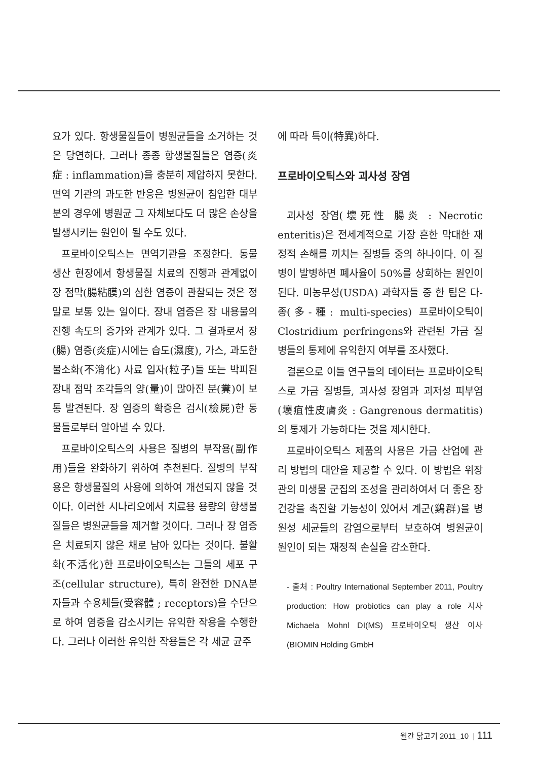요가 있다. 항생물질들이 병원균들을 소거하는 것은 당연하다. 그러나 종종 항생물질들은 염증(炎症 : inflammation)을 충분히 제압하지 못한다. 면역 기관의 과도한 반응은 병원균이 침입한 대부분의 경우에 병원균 그 자체보다도 더 많은 손상을 발생시키는 원인이 될 수도 있다.
프로바이오틱스는 면역기관을 조정한다. 동물 생산 현장에서 항생물질 치료의 진행과 관계없이 장 점막(腸粘膜)의 심한 염증이 관찰되는 것은 정말로 보통 있는 일이다. 장내 염증은 장 내용물의 진행 속도의 증가와 관계가 있다. 그 결과로서 장(腸) 염증(炎症)시에는 습도(濕度), 가스, 과도한 불소화(不消化) 사료 입자(粒子)들 또는 박피된 장내 점막 조각들의 양(量)이 많아진 분(糞)이 보통 발견된다. 장 염증의 확증은 검시(檢屍)한 동물들로부터 알아낼 수 있다.
프로바이오틱스의 사용은 질병의 부작용(副作用)들을 완화하기 위하여 추천된다. 질병의 부작용은 항생물질의 사용에 의하여 개선되지 않을 것이다. 이러한 시나리오에서 치료용 용량의 항생물질들은 병원균들을 제거할 것이다. 그러나 장 염증은 치료되지 않은 채로 남아 있다는 것이다. 불활화(不活化)한 프로바이오틱스는 그들의 세포 구조(cellular structure), 특히 완전한 DNA분자들과 수용체들(受容體 ; receptors)을 수단으로 하여 염증을 감소시키는 유익한 작용을 수행한다. 그러나 이러한 유익한 작용들은 각 세균 균주
에 따라 특이(特異)하다.
프로바이오틱스와 괴사성 장염
괴사성 장염(壞死性 腸炎 : Necrotic enteritis)은 전세계적으로 가장 흔한 막대한 재정적 손해를 끼치는 질병들 중의 하나이다. 이 질병이 발병하면 폐사율이 50%를 상회하는 원인이 된다. 미농무성(USDA) 과학자들 중 한 팀은 다-종(多-種: multi-species) 프로바이오틱이 Clostridium perfringens와 관련된 가금 질병들의 통제에 유익한지 여부를 조사했다.
결론으로 이들 연구들의 데이터는 프로바이오틱스로 가금 질병들, 괴사성 장염과 괴저성 피부염(壞疽性皮膚炎 : Gangrenous dermatitis)의 통제가 가능하다는 것을 제시한다.
프로바이오틱스 제품의 사용은 가금 산업에 관리 방법의 대안을 제공할 수 있다. 이 방법은 위장관의 미생물 군집의 조성을 관리하여서 더 좋은 장 건강을 촉진할 가능성이 있어서 계군(鷄群)을 병원성 세균들의 감염으로부터 보호하여 병원균이 원인이 되는 재정적 손실을 감소한다.
- 출처 : Poultry International September 2011, Poultry production: How probiotics can play a role 저자 Michaela Mohnl DI(MS) 프로바이오틱 생산 이사 (BIOMIN Holding GmbH
월간 닭고기 2011_10 | 111